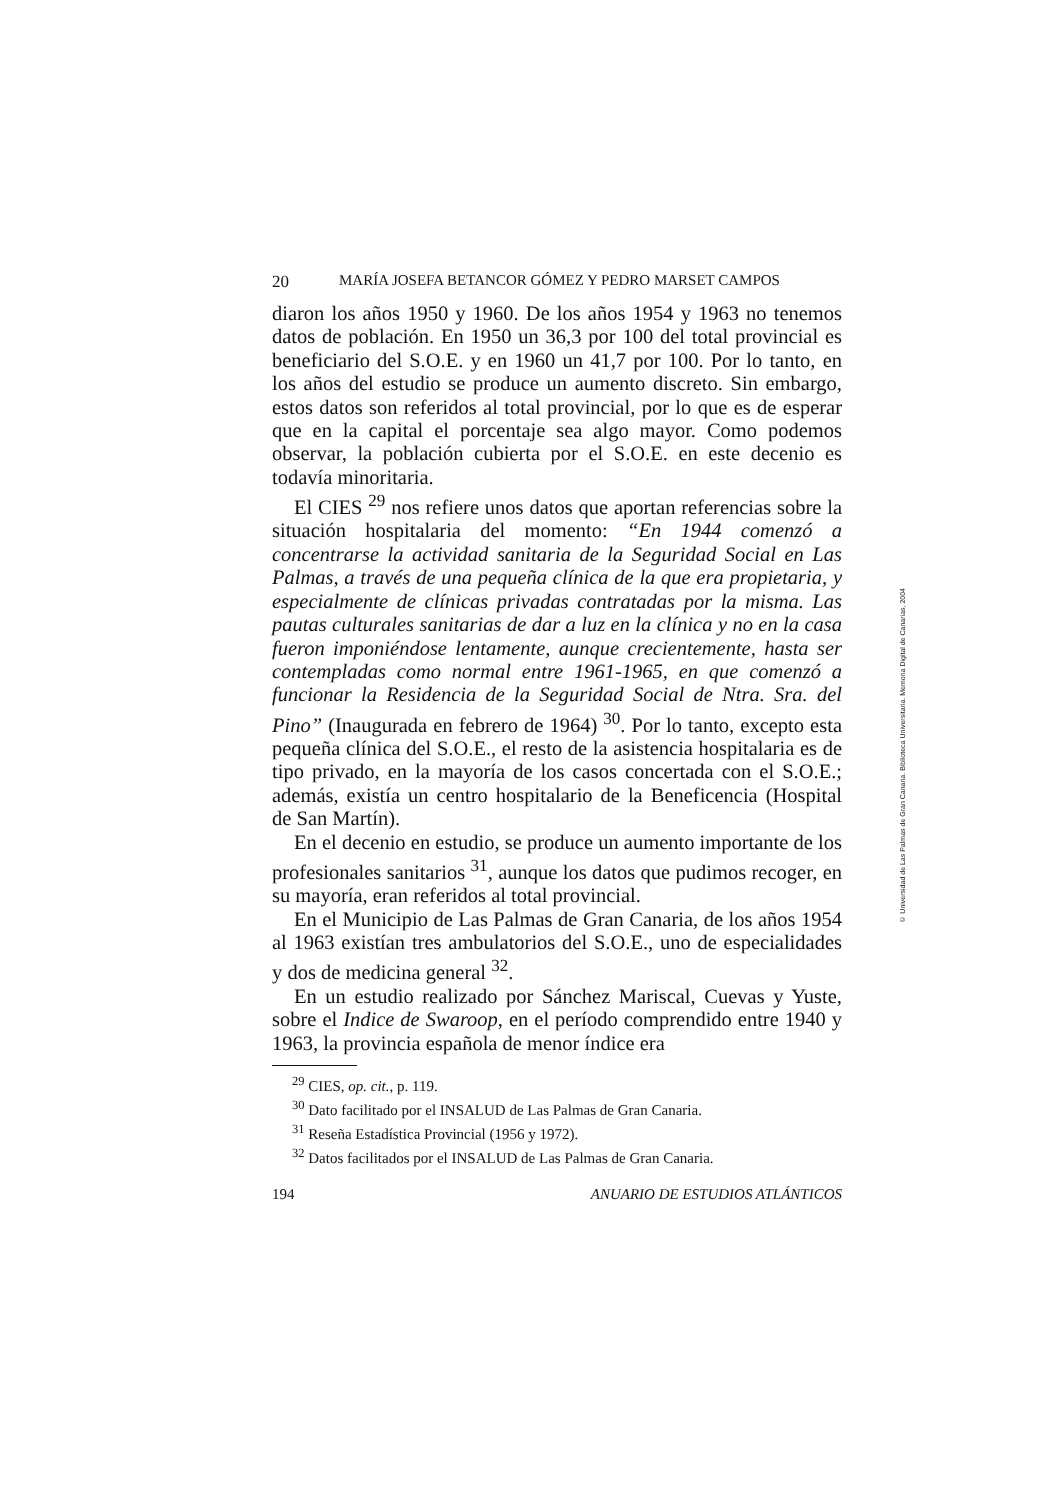20 MARÍA JOSEFA BETANCOR GÓMEZ Y PEDRO MARSET CAMPOS
diaron los años 1950 y 1960. De los años 1954 y 1963 no tenemos datos de población. En 1950 un 36,3 por 100 del total provincial es beneficiario del S.O.E. y en 1960 un 41,7 por 100. Por lo tanto, en los años del estudio se produce un aumento discreto. Sin embargo, estos datos son referidos al total provincial, por lo que es de esperar que en la capital el porcentaje sea algo mayor. Como podemos observar, la población cubierta por el S.O.E. en este decenio es todavía minoritaria.
El CIES <sup>29</sup> nos refiere unos datos que aportan referencias sobre la situación hospitalaria del momento: “En 1944 comenzó a concentrarse la actividad sanitaria de la Seguridad Social en Las Palmas, a través de una pequeña clínica de la que era propietaria, y especialmente de clínicas privadas contratadas por la misma. Las pautas culturales sanitarias de dar a luz en la clínica y no en la casa fueron imponiéndose lentamente, aunque crecientemente, hasta ser contempladas como normal entre 1961-1965, en que comenzó a funcionar la Residencia de la Seguridad Social de Ntra. Sra. del Pino” (Inaugurada en febrero de 1964) <sup>30</sup>. Por lo tanto, excepto esta pequeña clínica del S.O.E., el resto de la asistencia hospitalaria es de tipo privado, en la mayoría de los casos concertada con el S.O.E.; además, existía un centro hospitalario de la Beneficencia (Hospital de San Martín).
En el decenio en estudio, se produce un aumento importante de los profesionales sanitarios <sup>31</sup>, aunque los datos que pudimos recoger, en su mayoría, eran referidos al total provincial.
En el Municipio de Las Palmas de Gran Canaria, de los años 1954 al 1963 existían tres ambulatorios del S.O.E., uno de especialidades y dos de medicina general <sup>32</sup>.
En un estudio realizado por Sánchez Mariscal, Cuevas y Yuste, sobre el Indice de Swaroop, en el período comprendido entre 1940 y 1963, la provincia española de menor índice era
<sup>29</sup> CIES, op. cit., p. 119.
<sup>30</sup> Dato facilitado por el INSALUD de Las Palmas de Gran Canaria.
<sup>31</sup> Reseña Estadística Provincial (1956 y 1972).
<sup>32</sup> Datos facilitados por el INSALUD de Las Palmas de Gran Canaria.
194 ANUARIO DE ESTUDIOS ATLÁNTICOS
© Universidad de Las Palmas de Gran Canaria. Biblioteca Universitaria. Memoria Digital de Canarias, 2004